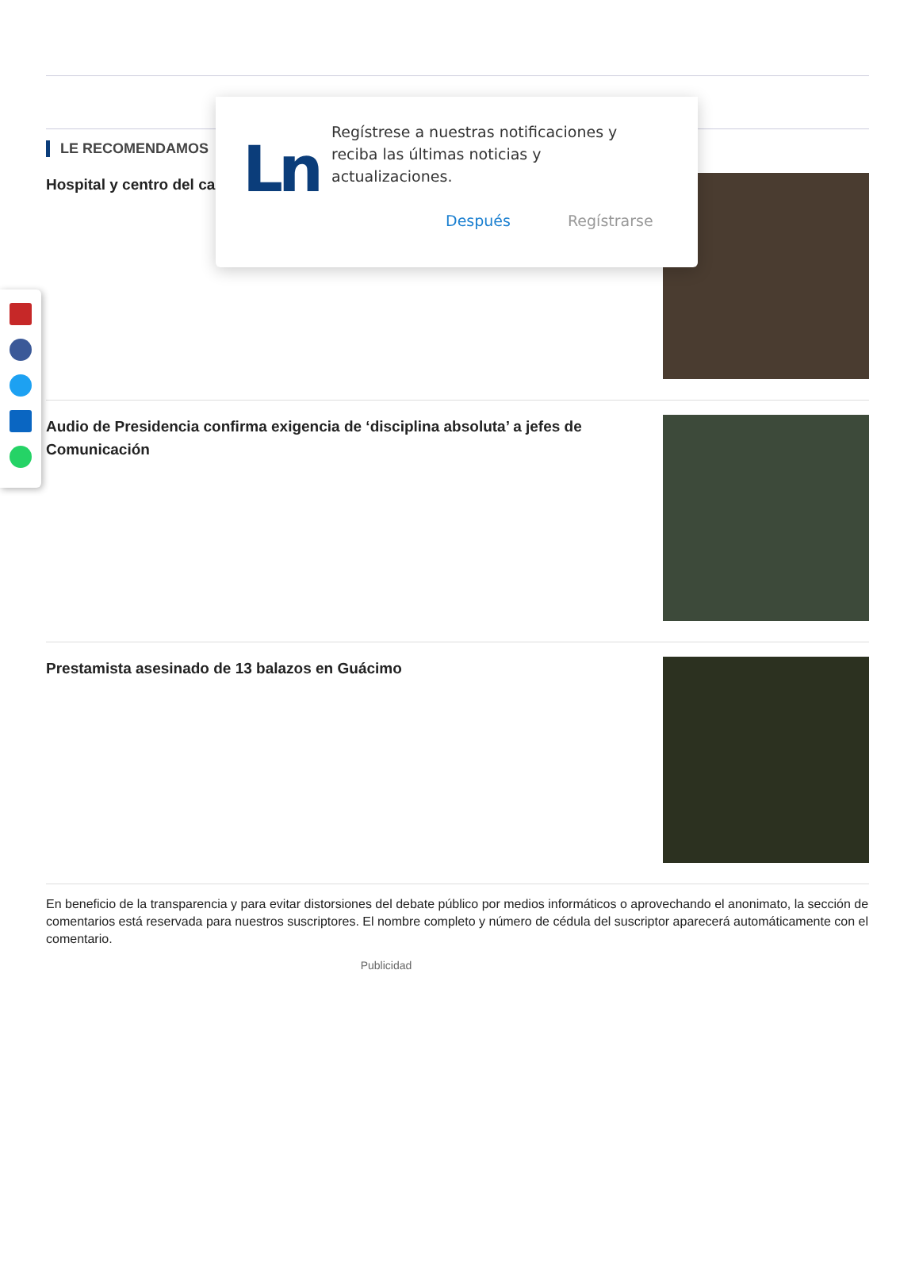LE RECOMENDAMOS
Hospital y centro del ca
Audio de Presidencia confirma exigencia de ‘disciplina absoluta’ a jefes de Comunicación
Prestamista asesinado de 13 balazos en Guácimo
En beneficio de la transparencia y para evitar distorsiones del debate público por medios informáticos o aprovechando el anonimato, la sección de comentarios está reservada para nuestros suscriptores. El nombre completo y número de cédula del suscriptor aparecerá automáticamente con el comentario.
Publicidad
Ln
Regístrese a nuestras notificaciones y reciba las últimas noticias y actualizaciones.
Después Regístrarse